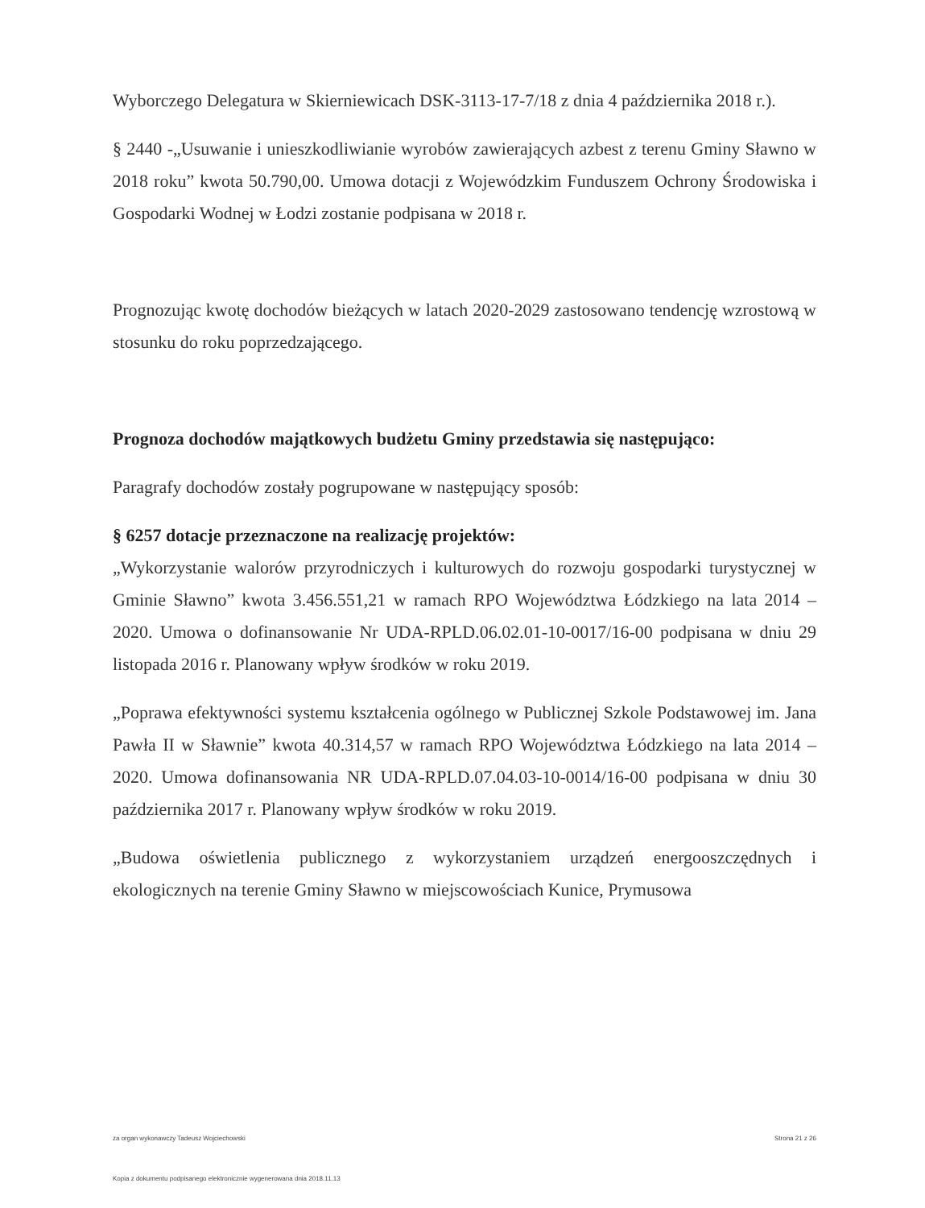Wyborczego Delegatura w Skierniewicach DSK-3113-17-7/18 z dnia 4 października 2018 r.).
§ 2440 -„Usuwanie i unieszkodliwianie wyrobów zawierających azbest z terenu Gminy Sławno w 2018 roku” kwota 50.790,00. Umowa dotacji z Wojewódzkim Funduszem Ochrony Środowiska i Gospodarki Wodnej w Łodzi zostanie podpisana w 2018 r.
Prognozując kwotę dochodów bieżących w latach 2020-2029 zastosowano tendencję wzrostową w stosunku do roku poprzedzającego.
Prognoza dochodów majątkowych budżetu Gminy przedstawia się następująco:
Paragrafy dochodów zostały pogrupowane w następujący sposób:
§ 6257 dotacje przeznaczone na realizację projektów:
„Wykorzystanie walorów przyrodniczych i kulturowych do rozwoju gospodarki turystycznej w Gminie Sławno” kwota 3.456.551,21 w ramach RPO Województwa Łódzkiego na lata 2014 – 2020. Umowa o dofinansowanie Nr UDA-RPLD.06.02.01-10-0017/16-00 podpisana w dniu 29 listopada 2016 r. Planowany wpływ środków w roku 2019.
„Poprawa efektywności systemu kształcenia ogólnego w Publicznej Szkole Podstawowej im. Jana Pawła II w Sławnie” kwota 40.314,57 w ramach RPO Województwa Łódzkiego na lata 2014 – 2020. Umowa dofinansowania NR UDA-RPLD.07.04.03-10-0014/16-00 podpisana w dniu 30 października 2017 r. Planowany wpływ środków w roku 2019.
„Budowa oświetlenia publicznego z wykorzystaniem urządzeń energooszczędnych i ekologicznych na terenie Gminy Sławno w miejscowościach Kunice, Prymusowa
za organ wykonawczy Tadeusz Wojciechowski Strona 21 z 26
Kopia z dokumentu podpisanego elektronicznie wygenerowana dnia 2018.11.13